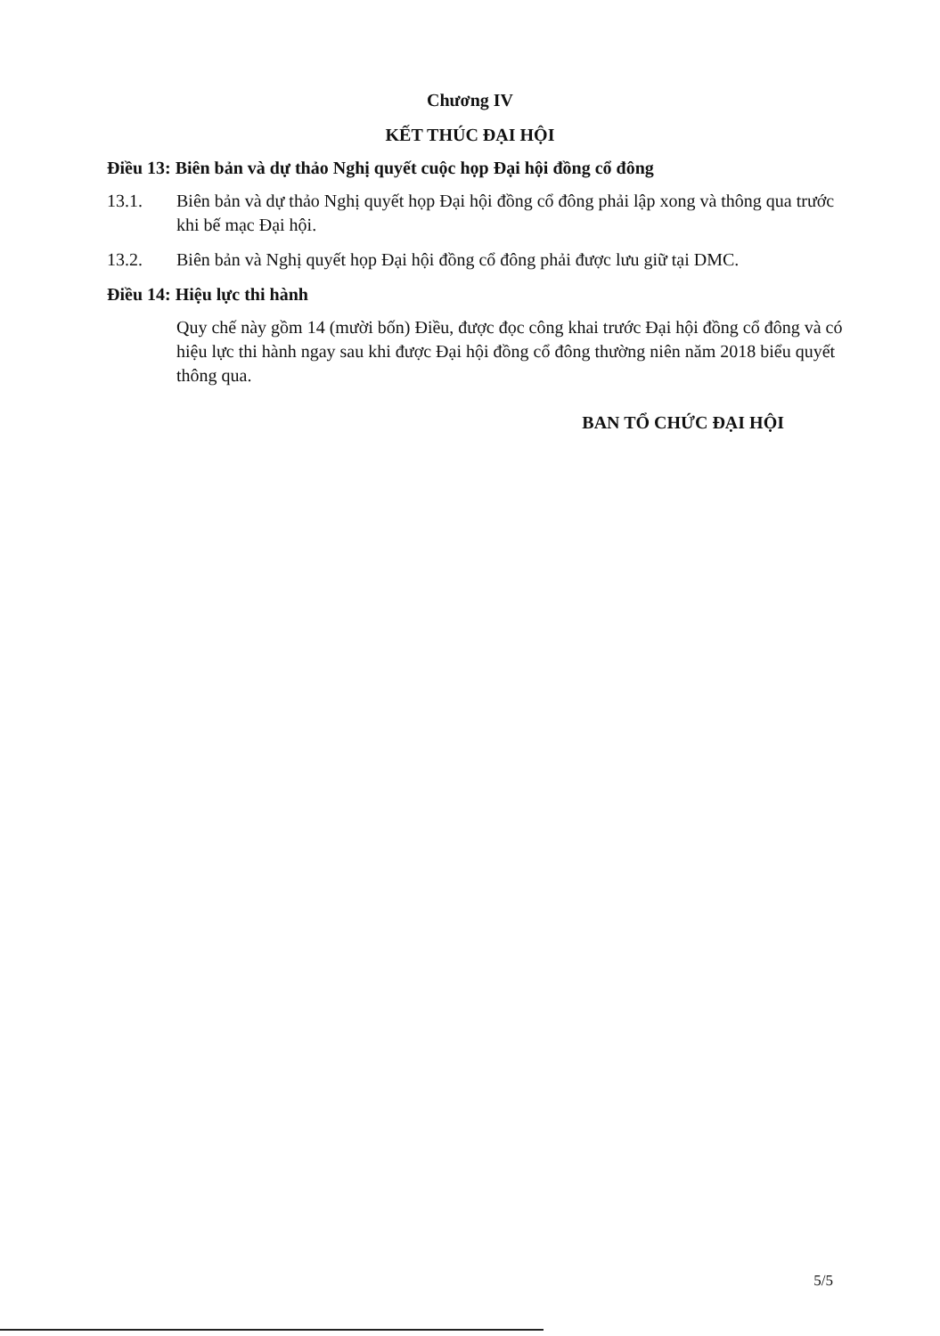Chương IV
KẾT THÚC ĐẠI HỘI
Điều 13: Biên bản và dự thảo Nghị quyết cuộc họp Đại hội đồng cổ đông
13.1. Biên bản và dự thảo Nghị quyết họp Đại hội đồng cổ đông phải lập xong và thông qua trước khi bế mạc Đại hội.
13.2. Biên bản và Nghị quyết họp Đại hội đồng cổ đông phải được lưu giữ tại DMC.
Điều 14: Hiệu lực thi hành
Quy chế này gồm 14 (mười bốn) Điều, được đọc công khai trước Đại hội đồng cổ đông và có hiệu lực thi hành ngay sau khi được Đại hội đồng cổ đông thường niên năm 2018 biểu quyết thông qua.
BAN TỔ CHỨC ĐẠI HỘI
5/5